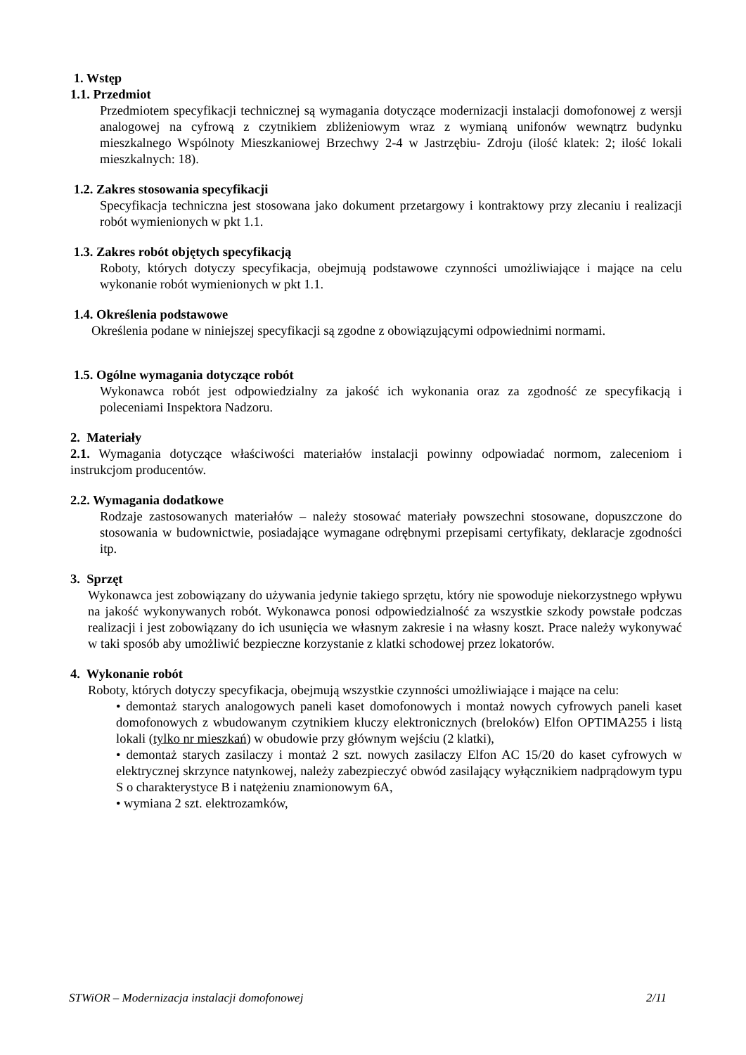1. Wstęp
1.1. Przedmiot
Przedmiotem specyfikacji technicznej są wymagania dotyczące modernizacji instalacji domofonowej z wersji analogowej na cyfrową z czytnikiem zbliżeniowym wraz z wymianą unifonów wewnątrz budynku mieszkalnego Wspólnoty Mieszkaniowej Brzechwy 2-4 w Jastrzębiu- Zdroju (ilość klatek: 2; ilość lokali mieszkalnych: 18).
1.2. Zakres stosowania specyfikacji
Specyfikacja techniczna jest stosowana jako dokument przetargowy i kontraktowy przy zlecaniu i realizacji robót wymienionych w pkt 1.1.
1.3. Zakres robót objętych specyfikacją
Roboty, których dotyczy specyfikacja, obejmują podstawowe czynności umożliwiające i mające na celu wykonanie robót wymienionych w pkt 1.1.
1.4. Określenia podstawowe
Określenia podane w niniejszej specyfikacji są zgodne z obowiązującymi odpowiednimi normami.
1.5. Ogólne wymagania dotyczące robót
Wykonawca robót jest odpowiedzialny za jakość ich wykonania oraz za zgodność ze specyfikacją i poleceniami Inspektora Nadzoru.
2. Materiały
2.1. Wymagania dotyczące właściwości materiałów instalacji powinny odpowiadać normom, zaleceniom i instrukcjom producentów.
2.2. Wymagania dodatkowe
Rodzaje zastosowanych materiałów – należy stosować materiały powszechni stosowane, dopuszczone do stosowania w budownictwie, posiadające wymagane odrębnymi przepisami certyfikaty, deklaracje zgodności itp.
3. Sprzęt
Wykonawca jest zobowiązany do używania jedynie takiego sprzętu, który nie spowoduje niekorzystnego wpływu na jakość wykonywanych robót. Wykonawca ponosi odpowiedzialność za wszystkie szkody powstałe podczas realizacji i jest zobowiązany do ich usunięcia we własnym zakresie i na własny koszt. Prace należy wykonywać w taki sposób aby umożliwić bezpieczne korzystanie z klatki schodowej przez lokatorów.
4. Wykonanie robót
Roboty, których dotyczy specyfikacja, obejmują wszystkie czynności umożliwiające i mające na celu:
• demontaż starych analogowych paneli kaset domofonowych i montaż nowych cyfrowych paneli kaset domofonowych z wbudowanym czytnikiem kluczy elektronicznych (breloków) Elfon OPTIMA255 i listą lokali (tylko nr mieszkań) w obudowie przy głównym wejściu (2 klatki),
• demontaż starych zasilaczy i montaż 2 szt. nowych zasilaczy Elfon AC 15/20 do kaset cyfrowych w elektrycznej skrzynce natynkowej, należy zabezpieczyć obwód zasilający wyłącznikiem nadprądowym typu S o charakterystyce B i natężeniu znamionowym 6A,
• wymiana 2 szt. elektrozamków,
STWiOR – Modernizacja instalacji domofonowej 2/11